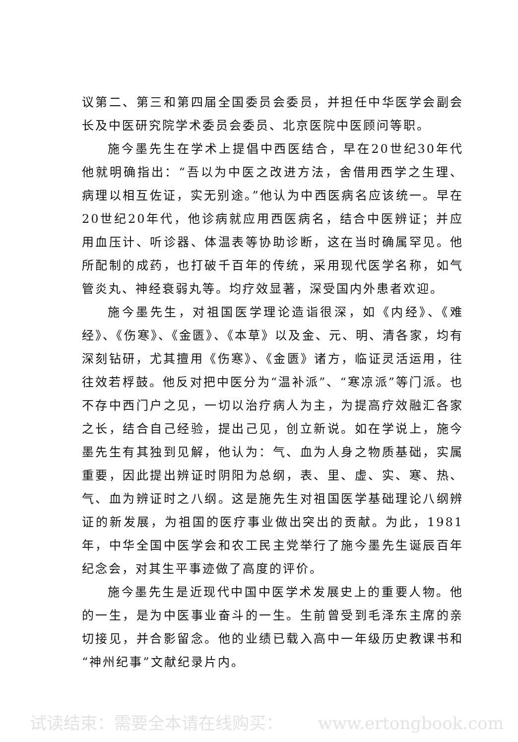议第二、第三和第四届全国委员会委员，并担任中华医学会副会长及中医研究院学术委员会委员、北京医院中医顾问等职。
施今墨先生在学术上提倡中西医结合，早在20世纪30年代他就明确指出：“吾以为中医之改进方法，舍借用西学之生理、病理以相互佐证，实无别途。”他认为中西医病名应该统一。早在20世纪20年代，他诊病就应用西医病名，结合中医辨证；并应用血压计、听诊器、体温表等协助诊断，这在当时确属罕见。他所配制的成药，也打破千百年的传统，采用现代医学名称，如气管炎丸、神经衰弱丸等。均疗效显著，深受国内外患者欢迎。
施今墨先生，对祖国医学理论造诣很深，如《内经》、《难经》、《伤寒》、《金匮》、《本草》以及金、元、明、清各家，均有深刻钻研，尤其擅用《伤寒》、《金匮》诸方，临证灵活运用，往往效若桴鼓。他反对把中医分为“温补派”、“寒凉派”等门派。也不存中西门户之见，一切以治疗病人为主，为提高疗效融汇各家之长，结合自己经验，提出己见，创立新说。如在学说上，施今墨先生有其独到见解，他认为：气、血为人身之物质基础，实属重要，因此提出辨证时阴阳为总纲，表、里、虚、实、寒、热、气、血为辨证时之八纲。这是施先生对祖国医学基础理论八纲辨证的新发展，为祖国的医疗事业做出突出的贡献。为此，1981年，中华全国中医学会和农工民主党举行了施今墨先生诞辰百年纪念会，对其生平事迹做了高度的评价。
施今墨先生是近现代中国中医学术发展史上的重要人物。他的一生，是为中医事业奋斗的一生。生前曾受到毛泽东主席的亲切接见，并合影留念。他的业绩已载入高中一年级历史教课书和“神州纪事”文献纪录片内。
试读结束：需要全本请在线购买： www.ertongbook.com